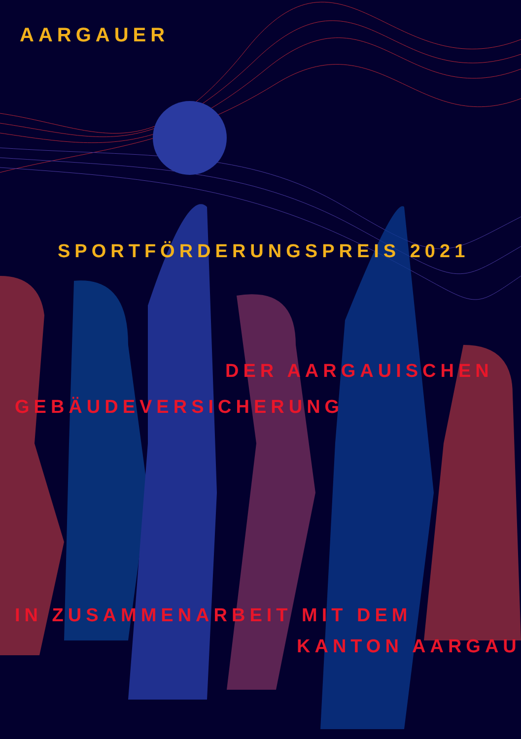AARGAUER
SPORTFÖRDERUNGSPREIS 2021
DER AARGAUISCHEN
GEBÄUDEVERSICHERUNG
IN ZUSAMMENARBEIT MIT DEM
KANTON AARGAU